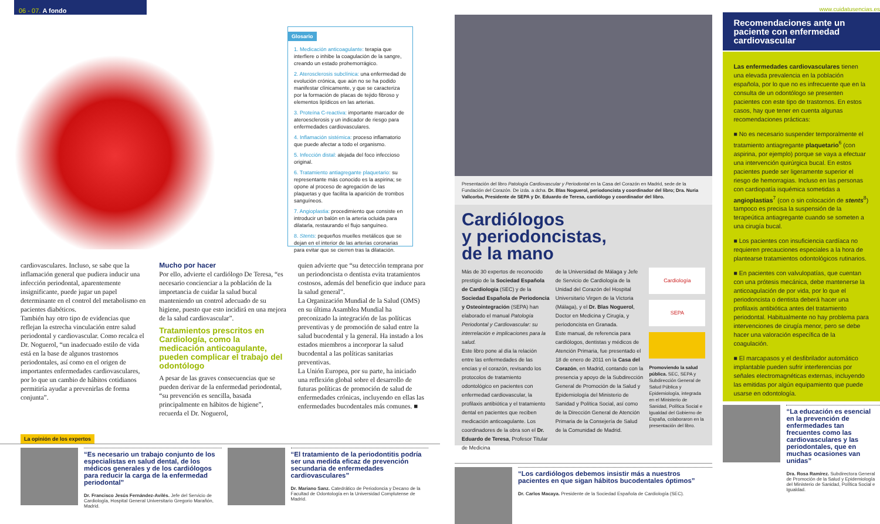06 - 07. A fondo
Glosario
1. Medicación anticoagulante: terapia que interfiere o inhibe la coagulación de la sangre, creando un estado prohemorrágico.
2. Aterosclerosis subclínica: una enfermedad de evolución crónica, que aún no se ha podido manifestar clínicamente, y que se caracteriza por la formación de placas de tejido fibroso y elementos lipídicos en las arterias.
3. Proteína C-reactiva: importante marcador de ateroesclerosis y un indicador de riesgo para enfermedades cardiovasculares.
4. Inflamación sistémica: proceso inflamatorio que puede afectar a todo el organismo.
5. Infección distal: alejada del foco infeccioso original.
6. Tratamiento antiagregante plaquetario: su representante más conocido es la aspirina; se opone al proceso de agregación de las plaquetas y que facilita la aparición de trombos sanguíneos.
7. Angioplastia: procedimiento que consiste en introducir un balón en la arteria ocluida para dilatarla, restaurando el flujo sanguíneo.
8. Stents: pequeños muelles metálicos que se dejan en el interior de las arterias coronarias para evitar que se cierren tras la dilatación.
cardiovasculares. Incluso, se sabe que la inflamación general que pudiera inducir una infección periodontal, aparentemente insignificante, puede jugar un papel determinante en el control del metabolismo en pacientes diabéticos.
También hay otro tipo de evidencias que reflejan la estrecha vinculación entre salud periodontal y cardiovascular. Como recalca el Dr. Noguerol, “un inadecuado estilo de vida está en la base de algunos trastornos periodontales, así como en el origen de importantes enfermedades cardiovasculares, por lo que un cambio de hábitos cotidianos permitiría ayudar a prevenirlas de forma conjunta”.
Mucho por hacer
Por ello, advierte el cardiólogo De Teresa, “es necesario concienciar a la población de la importancia de cuidar la salud bucal manteniendo un control adecuado de su higiene, puesto que esto incidirá en una mejora de la salud cardiovascular”.
Tratamientos prescritos en Cardiología, como la medicación anticoagulante, pueden complicar el trabajo del odontólogo
A pesar de las graves consecuencias que se pueden derivar de la enfermedad periodontal, “su prevención es sencilla, basada principalmente en hábitos de higiene”, recuerda el Dr. Noguerol,
quien advierte que “su detección temprana por un periodoncista o dentista evita tratamientos costosos, además del beneficio que induce para la salud general”.
La Organización Mundial de la Salud (OMS) en su última Asamblea Mundial ha preconizado la integración de las políticas preventivas y de promoción de salud entre la salud bucodental y la general. Ha instado a los estados miembros a incorporar la salud bucodental a las políticas sanitarias preventivas.
La Unión Europea, por su parte, ha iniciado una reflexión global sobre el desarrollo de futuras políticas de promoción de salud de enfermedades crónicas, incluyendo en ellas las enfermedades bucodentales más comunes. ■
La opinión de los expertos
“Es necesario un trabajo conjunto de los especialistas en salud dental, de los médicos generales y de los cardiólogos para reducir la carga de la enfermedad periodontal”
Dr. Francisco Jesús Fernández-Avilés. Jefe del Servicio de Cardiología, Hospital General Universitario Gregorio Marañón, Madrid.
“El tratamiento de la periodontitis podría ser una medida eficaz de prevención secundaria de enfermedades cardiovasculares”
Dr. Mariano Sanz. Catedrático de Periodoncia y Decano de la Facultad de Odontología en la Universidad Complutense de Madrid.
Presentación del libro Patología Cardiovascular y Periodontal en la Casa del Corazón en Madrid, sede de la Fundación del Corazón. De izda. a dcha. Dr. Blas Noguerol, periodoncista y coordinador del libro; Dra. Nuria Vallcorba, Presidente de SEPA y Dr. Eduardo de Teresa, cardiólogo y coordinador del libro.
Cardiólogos
y periodoncistas,
de la mano
Más de 30 expertos de reconocido prestigio de la Sociedad Española de Cardiología (SEC) y de la Sociedad Española de Periodoncia y Osteointegración (SEPA) han elaborado el manual Patología Periodontal y Cardiovascular: su interrelación e implicaciones para la salud.
Este libro pone al día la relación entre las enfermedades de las encías y el corazón, revisando los protocolos de tratamiento odontológico en pacientes con enfermedad cardiovascular, la profilaxis antibiótica y el tratamiento dental en pacientes que reciben medicación anticoagulante. Los coordinadores de la obra son el Dr. Eduardo de Teresa, Profesor Titular de Medicina
de la Universidad de Málaga y Jefe de Servicio de Cardiología de la Unidad del Corazón del Hospital Universitario Virgen de la Victoria (Málaga), y el Dr. Blas Noguerol, Doctor en Medicina y Cirugía, y periodoncista en Granada.
Este manual, de referencia para cardiólogos, dentistas y médicos de Atención Primaria, fue presentado el 18 de enero de 2011 en la Casa del Corazón, en Madrid, contando con la presencia y apoyo de la Subdirección General de Promoción de la Salud y Epidemiología del Ministerio de Sanidad y Política Social, así como de la Dirección General de Atención Primaria de la Consejería de Salud de la Comunidad de Madrid.
Cardiología
SEPA
Promoviendo la salud pública. SEC, SEPA y Subdirección General de Salud Pública y Epidemiología, integrada en el Ministerio de Sanidad, Política Social e Igualdad del Gobierno de España, colaboraron en la presentación del libro.
“Los cardiólogos debemos insistir más a nuestros pacientes en que sigan hábitos bucodentales óptimos”
Dr. Carlos Macaya. Presidente de la Sociedad Española de Cardiología (SEC).
www.cuidatusencias.es
Recomendaciones ante un paciente con enfermedad cardiovascular
Las enfermedades cardiovasculares tienen una elevada prevalencia en la población española, por lo que no es infrecuente que en la consulta de un odontólogo se presenten pacientes con este tipo de trastornos. En estos casos, hay que tener en cuenta algunas recomendaciones prácticas:
■ No es necesario suspender temporalmente el tratamiento antiagregante plaquetario<sup>6</sup> (con aspirina, por ejemplo) porque se vaya a efectuar una intervención quirúrgica bucal. En estos pacientes puede ser ligeramente superior el riesgo de hemorragias. Incluso en las personas con cardiopatía isquémica sometidas a angioplastias<sup>7</sup> (con o sin colocación de stents<sup>8</sup>) tampoco es precisa la suspensión de la terapeútica antiagregante cuando se someten a una cirugía bucal.
■ Los pacientes con insuficiencia cardíaca no requieren precauciones especiales a la hora de plantearse tratamientos odontológicos rutinarios.
■ En pacientes con valvulopatías, que cuentan con una prótesis mecánica, debe mantenerse la anticoagulación de por vida, por lo que el periodoncista o dentista deberá hacer una profilaxis antibiótica antes del tratamiento periodontal. Habitualmente no hay problema para intervenciones de cirugía menor, pero se debe hacer una valoración específica de la coagulación.
■ El marcapasos y el desfibrilador automático implantable pueden sufrir interferencias por señales electromagnéticas externas, incluyendo las emitidas por algún equipamiento que puede usarse en odontología.
“La educación es esencial en la prevención de enfermedades tan frecuentes como las cardiovasculares y las periodontales, que en muchas ocasiones van unidas”
Dra. Rosa Ramírez. Subdirectora General de Promoción de la Salud y Epidemiología del Ministerio de Sanidad, Política Social e Igualdad.